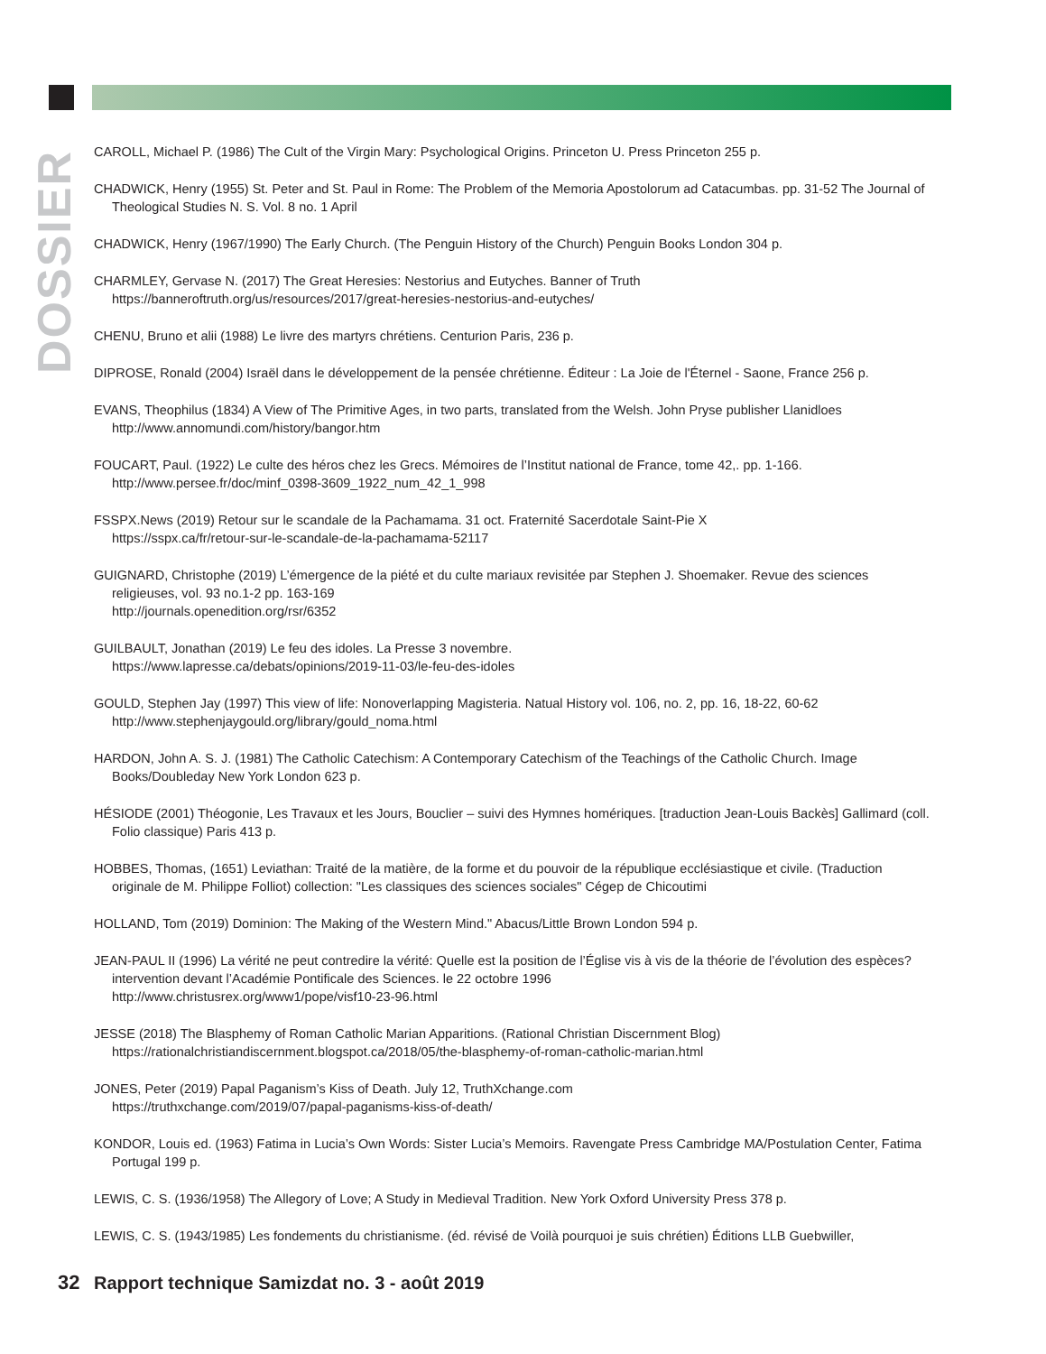DOSSIER
CAROLL, Michael P. (1986) The Cult of the Virgin Mary: Psychological Origins. Princeton U. Press Princeton 255 p.
CHADWICK, Henry (1955) St. Peter and St. Paul in Rome: The Problem of the Memoria Apostolorum ad Catacumbas. pp. 31-52 The Journal of Theological Studies N. S. Vol. 8 no. 1 April
CHADWICK, Henry (1967/1990) The Early Church. (The Penguin History of the Church) Penguin Books London 304 p.
CHARMLEY, Gervase N. (2017) The Great Heresies: Nestorius and Eutyches. Banner of Truth
https://banneroftruth.org/us/resources/2017/great-heresies-nestorius-and-eutyches/
CHENU, Bruno et alii (1988) Le livre des martyrs chrétiens. Centurion Paris, 236 p.
DIPROSE, Ronald (2004) Israël dans le développement de la pensée chrétienne. Éditeur : La Joie de l'Éternel - Saone, France 256 p.
EVANS, Theophilus (1834) A View of The Primitive Ages, in two parts, translated from the Welsh. John Pryse publisher Llanidloes
http://www.annomundi.com/history/bangor.htm
FOUCART, Paul. (1922) Le culte des héros chez les Grecs. Mémoires de l’Institut national de France, tome 42,. pp. 1-166.
http://www.persee.fr/doc/minf_0398-3609_1922_num_42_1_998
FSSPX.News (2019) Retour sur le scandale de la Pachamama. 31 oct. Fraternité Sacerdotale Saint-Pie X
https://sspx.ca/fr/retour-sur-le-scandale-de-la-pachamama-52117
GUIGNARD, Christophe (2019) L’émergence de la piété et du culte mariaux revisitée par Stephen J. Shoemaker. Revue des sciences religieuses, vol. 93 no.1-2 pp. 163-169
http://journals.openedition.org/rsr/6352
GUILBAULT, Jonathan (2019) Le feu des idoles. La Presse 3 novembre.
https://www.lapresse.ca/debats/opinions/2019-11-03/le-feu-des-idoles
GOULD, Stephen Jay (1997) This view of life: Nonoverlapping Magisteria. Natual History vol. 106, no. 2, pp. 16, 18-22, 60-62
http://www.stephenjaygould.org/library/gould_noma.html
HARDON, John A. S. J. (1981) The Catholic Catechism: A Contemporary Catechism of the Teachings of the Catholic Church. Image Books/Doubleday New York London 623 p.
HÉSIODE (2001) Théogonie, Les Travaux et les Jours, Bouclier – suivi des Hymnes homériques. [traduction Jean-Louis Backès] Gallimard (coll. Folio classique) Paris 413 p.
HOBBES, Thomas, (1651) Leviathan: Traité de la matière, de la forme et du pouvoir de la république ecclésiastique et civile. (Traduction originale de M. Philippe Folliot) collection: "Les classiques des sciences sociales" Cégep de Chicoutimi
HOLLAND, Tom (2019) Dominion: The Making of the Western Mind." Abacus/Little Brown London 594 p.
JEAN-PAUL II (1996) La vérité ne peut contredire la vérité: Quelle est la position de l’Église vis à vis de la théorie de l’évolution des espèces? intervention devant l’Académie Pontificale des Sciences. le 22 octobre 1996
http://www.christusrex.org/www1/pope/visf10-23-96.html
JESSE (2018) The Blasphemy of Roman Catholic Marian Apparitions. (Rational Christian Discernment Blog)
https://rationalchristiandiscernment.blogspot.ca/2018/05/the-blasphemy-of-roman-catholic-marian.html
JONES, Peter (2019) Papal Paganism’s Kiss of Death. July 12, TruthXchange.com
https://truthxchange.com/2019/07/papal-paganisms-kiss-of-death/
KONDOR, Louis ed. (1963) Fatima in Lucia’s Own Words: Sister Lucia’s Memoirs. Ravengate Press Cambridge MA/Postulation Center, Fatima Portugal 199 p.
LEWIS, C. S. (1936/1958) The Allegory of Love; A Study in Medieval Tradition. New York Oxford University Press 378 p.
LEWIS, C. S. (1943/1985) Les fondements du christianisme. (éd. révisé de Voilà pourquoi je suis chrétien) Éditions LLB Guebwiller,
32 Rapport technique Samizdat no. 3 - août 2019